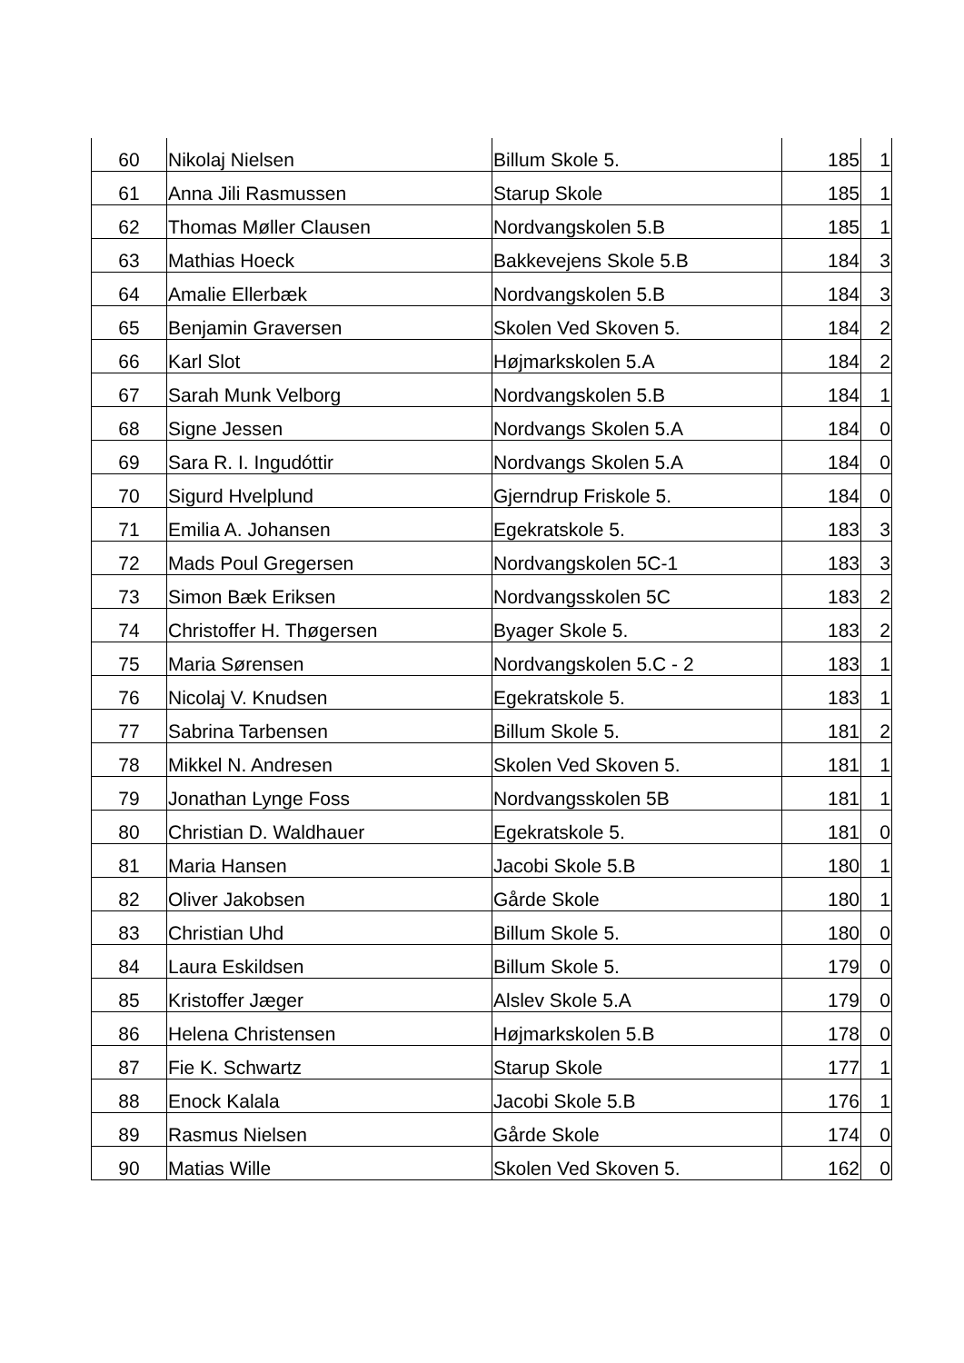| 60 | Nikolaj Nielsen | Billum Skole 5. | 185 | 1 |
| 61 | Anna Jili Rasmussen | Starup Skole | 185 | 1 |
| 62 | Thomas Møller Clausen | Nordvangskolen 5.B | 185 | 1 |
| 63 | Mathias Hoeck | Bakkevejens Skole 5.B | 184 | 3 |
| 64 | Amalie Ellerbæk | Nordvangskolen 5.B | 184 | 3 |
| 65 | Benjamin Graversen | Skolen Ved Skoven 5. | 184 | 2 |
| 66 | Karl Slot | Højmarkskolen 5.A | 184 | 2 |
| 67 | Sarah Munk Velborg | Nordvangskolen 5.B | 184 | 1 |
| 68 | Signe Jessen | Nordvangs Skolen 5.A | 184 | 0 |
| 69 | Sara R. I. Ingudóttir | Nordvangs Skolen 5.A | 184 | 0 |
| 70 | Sigurd Hvelplund | Gjerndrup Friskole 5. | 184 | 0 |
| 71 | Emilia A. Johansen | Egekratskole 5. | 183 | 3 |
| 72 | Mads Poul Gregersen | Nordvangskolen 5C-1 | 183 | 3 |
| 73 | Simon Bæk Eriksen | Nordvangsskolen 5C | 183 | 2 |
| 74 | Christoffer H. Thøgersen | Byager Skole 5. | 183 | 2 |
| 75 | Maria Sørensen | Nordvangskolen 5.C - 2 | 183 | 1 |
| 76 | Nicolaj V. Knudsen | Egekratskole 5. | 183 | 1 |
| 77 | Sabrina Tarbensen | Billum Skole 5. | 181 | 2 |
| 78 | Mikkel N. Andresen | Skolen Ved Skoven 5. | 181 | 1 |
| 79 | Jonathan Lynge Foss | Nordvangsskolen 5B | 181 | 1 |
| 80 | Christian D. Waldhauer | Egekratskole 5. | 181 | 0 |
| 81 | Maria Hansen | Jacobi Skole 5.B | 180 | 1 |
| 82 | Oliver Jakobsen | Gårde Skole | 180 | 1 |
| 83 | Christian Uhd | Billum Skole 5. | 180 | 0 |
| 84 | Laura Eskildsen | Billum Skole 5. | 179 | 0 |
| 85 | Kristoffer Jæger | Alslev Skole 5.A | 179 | 0 |
| 86 | Helena Christensen | Højmarkskolen 5.B | 178 | 0 |
| 87 | Fie K. Schwartz | Starup Skole | 177 | 1 |
| 88 | Enock Kalala | Jacobi Skole 5.B | 176 | 1 |
| 89 | Rasmus Nielsen | Gårde Skole | 174 | 0 |
| 90 | Matias Wille | Skolen Ved Skoven 5. | 162 | 0 |